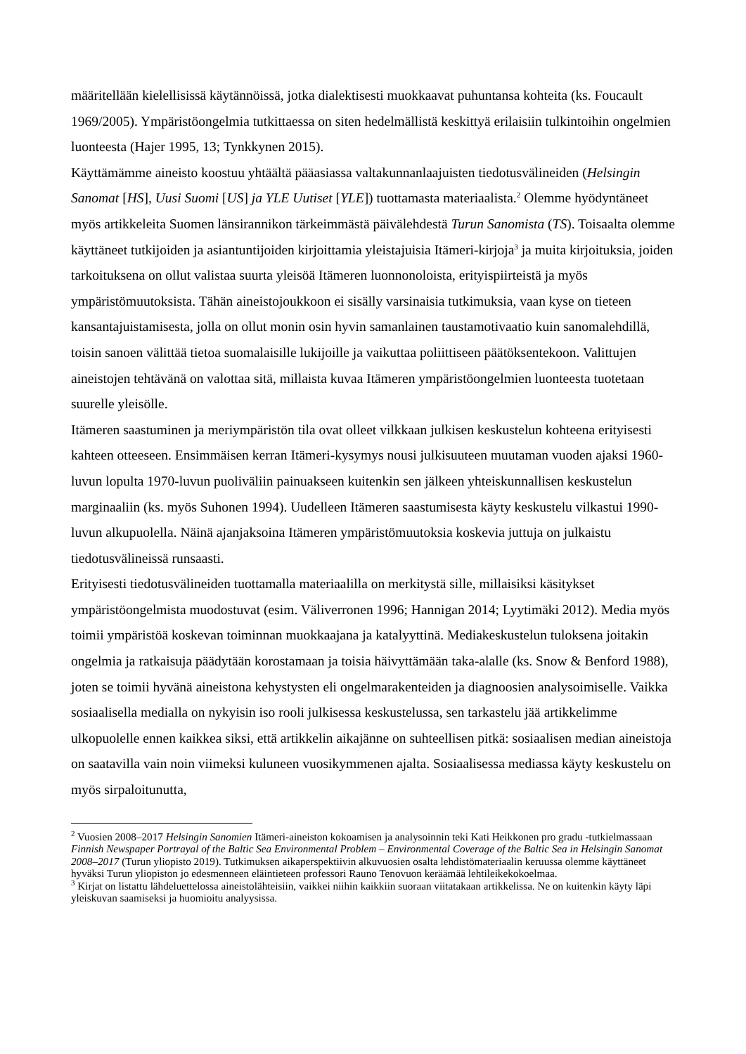määritellään kielellisissä käytännöissä, jotka dialektisesti muokkaavat puhuntansa kohteita (ks. Foucault 1969/2005). Ympäristöongelmia tutkittaessa on siten hedelmällistä keskittyä erilaisiin tulkintoihin ongelmien luonteesta (Hajer 1995, 13; Tynkkynen 2015).
Käyttämämme aineisto koostuu yhtäältä pääasiassa valtakunnanlaajuisten tiedotusvälineiden (Helsingin Sanomat [HS], Uusi Suomi [US] ja YLE Uutiset [YLE]) tuottamasta materiaalista.<sup>2</sup> Olemme hyödyntäneet myös artikkeleita Suomen länsirannikon tärkeimmästä päivälehdestä Turun Sanomista (TS). Toisaalta olemme käyttäneet tutkijoiden ja asiantuntijoiden kirjoittamia yleistajuisia Itämeri-kirjoja<sup>3</sup> ja muita kirjoituksia, joiden tarkoituksena on ollut valistaa suurta yleisöä Itämeren luonnonoloista, erityispiirteistä ja myös ympäristömuutoksista. Tähän aineistojoukkoon ei sisälly varsinaisia tutkimuksia, vaan kyse on tieteen kansantajuistamisesta, jolla on ollut monin osin hyvin samanlainen taustamotivaatio kuin sanomalehdillä, toisin sanoen välittää tietoa suomalaisille lukijoille ja vaikuttaa poliittiseen päätöksentekoon. Valittujen aineistojen tehtävänä on valottaa sitä, millaista kuvaa Itämeren ympäristöongelmien luonteesta tuotetaan suurelle yleisölle.
Itämeren saastuminen ja meriympäristön tila ovat olleet vilkkaan julkisen keskustelun kohteena erityisesti kahteen otteeseen. Ensimmäisen kerran Itämeri-kysymys nousi julkisuuteen muutaman vuoden ajaksi 1960-luvun lopulta 1970-luvun puoliväliin painuakseen kuitenkin sen jälkeen yhteiskunnallisen keskustelun marginaaliin (ks. myös Suhonen 1994). Uudelleen Itämeren saastumisesta käyty keskustelu vilkastui 1990-luvun alkupuolella. Näinä ajanjaksoina Itämeren ympäristömuutoksia koskevia juttuja on julkaistu tiedotusvälineissä runsaasti.
Erityisesti tiedotusvälineiden tuottamalla materiaalilla on merkitystä sille, millaisiksi käsitykset ympäristöongelmista muodostuvat (esim. Väliverronen 1996; Hannigan 2014; Lyytimäki 2012). Media myös toimii ympäristöä koskevan toiminnan muokkaajana ja katalyyttinä. Mediakeskustelun tuloksena joitakin ongelmia ja ratkaisuja päädytään korostamaan ja toisia häivyttämään taka-alalle (ks. Snow & Benford 1988), joten se toimii hyvänä aineistona kehystysten eli ongelmarakenteiden ja diagnoosien analysoimiselle. Vaikka sosiaalisella medialla on nykyisin iso rooli julkisessa keskustelussa, sen tarkastelu jää artikkelimme ulkopuolelle ennen kaikkea siksi, että artikkelin aikajänne on suhteellisen pitkä: sosiaalisen median aineistoja on saatavilla vain noin viimeksi kuluneen vuosikymmenen ajalta. Sosiaalisessa mediassa käyty keskustelu on myös sirpaloitunutta,
<sup>2</sup> Vuosien 2008–2017 Helsingin Sanomien Itämeri-aineiston kokoamisen ja analysoinnin teki Kati Heikkonen pro gradu -tutkielmassaan Finnish Newspaper Portrayal of the Baltic Sea Environmental Problem – Environmental Coverage of the Baltic Sea in Helsingin Sanomat 2008–2017 (Turun yliopisto 2019). Tutkimuksen aikaperspektiivin alkuvuosien osalta lehdistömateriaalin keruussa olemme käyttäneet hyväksi Turun yliopiston jo edesmenneen eläintieteen professori Rauno Tenovuon keräämää lehtileikekokoelmaa.
<sup>3</sup> Kirjat on listattu lähdeluettelossa aineistolähteisiin, vaikkei niihin kaikkiin suoraan viitatakaan artikkelissa. Ne on kuitenkin käyty läpi yleiskuvan saamiseksi ja huomioitu analyysissa.